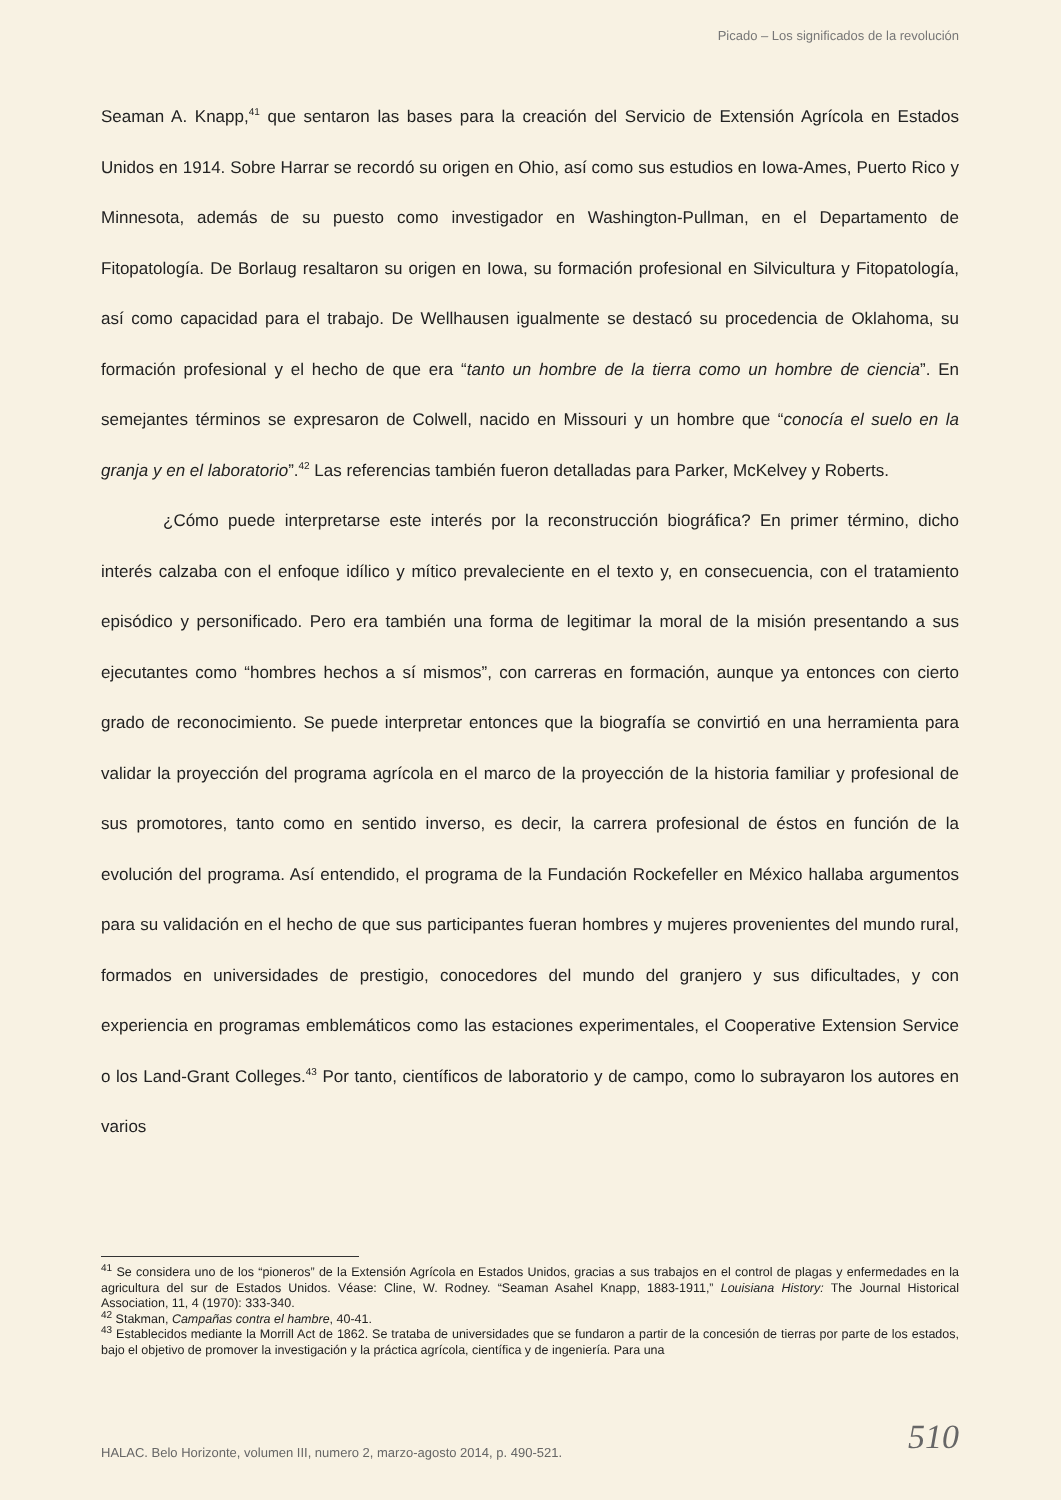Picado – Los significados de la revolución
Seaman A. Knapp,<sup>41</sup> que sentaron las bases para la creación del Servicio de Extensión Agrícola en Estados Unidos en 1914. Sobre Harrar se recordó su origen en Ohio, así como sus estudios en Iowa-Ames, Puerto Rico y Minnesota, además de su puesto como investigador en Washington-Pullman, en el Departamento de Fitopatología. De Borlaug resaltaron su origen en Iowa, su formación profesional en Silvicultura y Fitopatología, así como capacidad para el trabajo. De Wellhausen igualmente se destacó su procedencia de Oklahoma, su formación profesional y el hecho de que era “tanto un hombre de la tierra como un hombre de ciencia”. En semejantes términos se expresaron de Colwell, nacido en Missouri y un hombre que “conocía el suelo en la granja y en el laboratorio”.<sup>42</sup> Las referencias también fueron detalladas para Parker, McKelvey y Roberts.
¿Cómo puede interpretarse este interés por la reconstrucción biográfica? En primer término, dicho interés calzaba con el enfoque idílico y mítico prevaleciente en el texto y, en consecuencia, con el tratamiento episódico y personificado. Pero era también una forma de legitimar la moral de la misión presentando a sus ejecutantes como “hombres hechos a sí mismos”, con carreras en formación, aunque ya entonces con cierto grado de reconocimiento. Se puede interpretar entonces que la biografía se convirtió en una herramienta para validar la proyección del programa agrícola en el marco de la proyección de la historia familiar y profesional de sus promotores, tanto como en sentido inverso, es decir, la carrera profesional de éstos en función de la evolución del programa. Así entendido, el programa de la Fundación Rockefeller en México hallaba argumentos para su validación en el hecho de que sus participantes fueran hombres y mujeres provenientes del mundo rural, formados en universidades de prestigio, conocedores del mundo del granjero y sus dificultades, y con experiencia en programas emblemáticos como las estaciones experimentales, el Cooperative Extension Service o los Land-Grant Colleges.<sup>43</sup> Por tanto, científicos de laboratorio y de campo, como lo subrayaron los autores en varios
<sup>41</sup> Se considera uno de los “pioneros” de la Extensión Agrícola en Estados Unidos, gracias a sus trabajos en el control de plagas y enfermedades en la agricultura del sur de Estados Unidos. Véase: Cline, W. Rodney. “Seaman Asahel Knapp, 1883-1911,” Louisiana History: The Journal Historical Association, 11, 4 (1970): 333-340.
<sup>42</sup> Stakman, Campañas contra el hambre, 40-41.
<sup>43</sup> Establecidos mediante la Morrill Act de 1862. Se trataba de universidades que se fundaron a partir de la concesión de tierras por parte de los estados, bajo el objetivo de promover la investigación y la práctica agrícola, científica y de ingeniería. Para una
HALAC. Belo Horizonte, volumen III, numero 2, marzo-agosto 2014, p. 490-521.
510